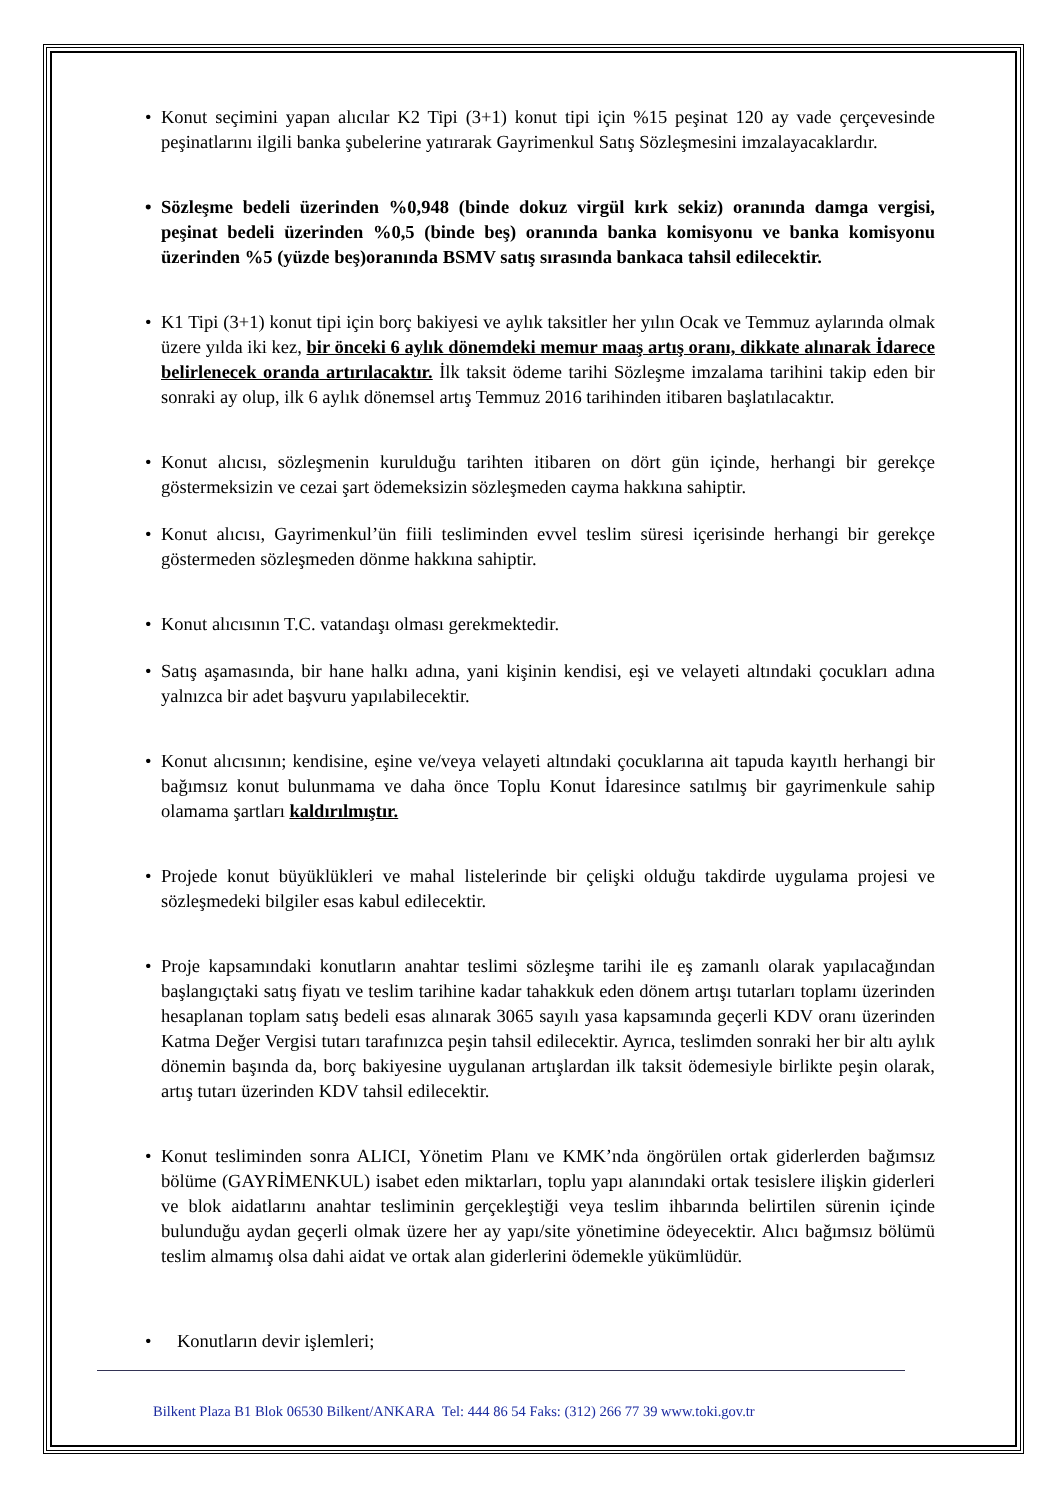• Konut seçimini yapan alıcılar K2 Tipi (3+1) konut tipi için %15 peşinat 120 ay vade çerçevesinde peşinatlarını ilgili banka şubelerine yatırarak Gayrimenkul Satış Sözleşmesini imzalayacaklardır.
• Sözleşme bedeli üzerinden %0,948 (binde dokuz virgül kırk sekiz) oranında damga vergisi, peşinat bedeli üzerinden %0,5 (binde beş) oranında banka komisyonu ve banka komisyonu üzerinden %5 (yüzde beş)oranında BSMV satış sırasında bankaca tahsil edilecektir.
• K1 Tipi (3+1) konut tipi için borç bakiyesi ve aylık taksitler her yılın Ocak ve Temmuz aylarında olmak üzere yılda iki kez, bir önceki 6 aylık dönemdeki memur maaş artış oranı, dikkate alınarak İdarece belirlenecek oranda artırılacaktır. İlk taksit ödeme tarihi Sözleşme imzalama tarihini takip eden bir sonraki ay olup, ilk 6 aylık dönemsel artış Temmuz 2016 tarihinden itibaren başlatılacaktır.
• Konut alıcısı, sözleşmenin kurulduğu tarihten itibaren on dört gün içinde, herhangi bir gerekçe göstermeksizin ve cezai şart ödemeksizin sözleşmeden cayma hakkına sahiptir.
• Konut alıcısı, Gayrimenkul’ün fiili tesliminden evvel teslim süresi içerisinde herhangi bir gerekçe göstermeden sözleşmeden dönme hakkına sahiptir.
• Konut alıcısının T.C. vatandaşı olması gerekmektedir.
• Satış aşamasında, bir hane halkı adına, yani kişinin kendisi, eşi ve velayeti altındaki çocukları adına yalnızca bir adet başvuru yapılabilecektir.
• Konut alıcısının; kendisine, eşine ve/veya velayeti altındaki çocuklarına ait tapuda kayıtlı herhangi bir bağımsız konut bulunmama ve daha önce Toplu Konut İdaresince satılmış bir gayrimenkule sahip olamama şartları kaldırılmıştır.
• Projede konut büyüklükleri ve mahal listelerinde bir çelişki olduğu takdirde uygulama projesi ve sözleşmedeki bilgiler esas kabul edilecektir.
• Proje kapsamındaki konutların anahtar teslimi sözleşme tarihi ile eş zamanlı olarak yapılacağından başlangıçtaki satış fiyatı ve teslim tarihine kadar tahakkuk eden dönem artışı tutarları toplamı üzerinden hesaplanan toplam satış bedeli esas alınarak 3065 sayılı yasa kapsamında geçerli KDV oranı üzerinden Katma Değer Vergisi tutarı tarafınızca peşin tahsil edilecektir. Ayrıca, teslimden sonraki her bir altı aylık dönemin başında da, borç bakiyesine uygulanan artışlardan ilk taksit ödemesiyle birlikte peşin olarak, artış tutarı üzerinden KDV tahsil edilecektir.
• Konut tesliminden sonra ALICI, Yönetim Planı ve KMK’nda öngörülen ortak giderlerden bağımsız bölüme (GAYRİMENKUL) isabet eden miktarları, toplu yapı alanındaki ortak tesislere ilişkin giderleri ve blok aidatlarını anahtar tesliminin gerçekleştiği veya teslim ihbarında belirtilen sürenin içinde bulunduğu aydan geçerli olmak üzere her ay yapı/site yönetimine ödeyecektir. Alıcı bağımsız bölümü teslim almamış olsa dahi aidat ve ortak alan giderlerini ödemekle yükümlüdür.
• Konutların devir işlemleri;
Bilkent Plaza B1 Blok 06530 Bilkent/ANKARA Tel: 444 86 54 Faks: (312) 266 77 39 www.toki.gov.tr